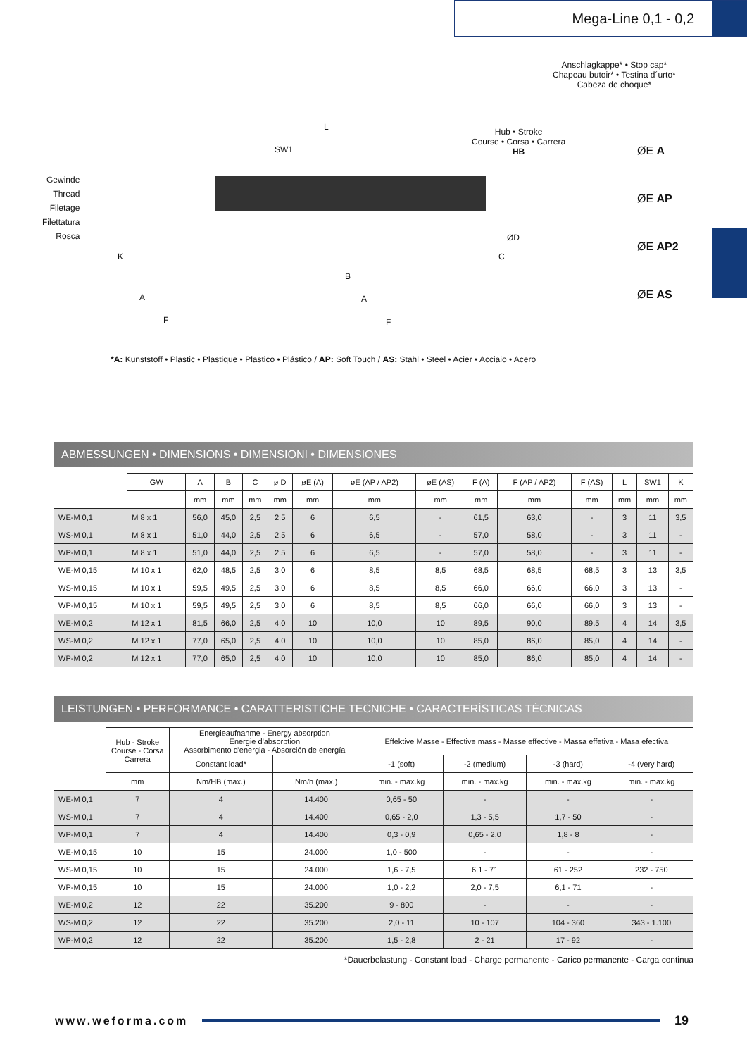Mega-Line 0,1 - 0,2
Anschlagkappe* • Stop cap*
Chapeau butoir* • Testina d´urto*
Cabeza de choque*
Gewinde
Thread
Filetage
Filettatura
Rosca
Hub • Stroke
Course • Corsa • Carrera
HB
SW1
L
ØD
C
K
B
A A
F F
ØE A
ØE AP
ØE AP2
ØE AS
*A: Kunststoff • Plastic • Plastique • Plastico • Plástico / AP: Soft Touch / AS: Stahl • Steel • Acier • Acciaio • Acero
ABMESSUNGEN • DIMENSIONS • DIMENSIONI • DIMENSIONES
| | GW | A | B | C | ø D | øE (A) | øE (AP / AP2) | øE (AS) | F (A) | F (AP / AP2) | F (AS) | L | SW1 | K |
| --- | --- | --- | --- | --- | --- | --- | --- | --- | --- | --- | --- | --- | --- | --- |
| | | mm | mm | mm | mm | mm | mm | mm | mm | mm | mm | mm | mm | mm |
| WE-M 0,1 | M 8 x 1 | 56,0 | 45,0 | 2,5 | 2,5 | 6 | 6,5 | - | 61,5 | 63,0 | - | 3 | 11 | 3,5 |
| WS-M 0,1 | M 8 x 1 | 51,0 | 44,0 | 2,5 | 2,5 | 6 | 6,5 | - | 57,0 | 58,0 | - | 3 | 11 | - |
| WP-M 0,1 | M 8 x 1 | 51,0 | 44,0 | 2,5 | 2,5 | 6 | 6,5 | - | 57,0 | 58,0 | - | 3 | 11 | - |
| WE-M 0,15 | M 10 x 1 | 62,0 | 48,5 | 2,5 | 3,0 | 6 | 8,5 | 8,5 | 68,5 | 68,5 | 68,5 | 3 | 13 | 3,5 |
| WS-M 0,15 | M 10 x 1 | 59,5 | 49,5 | 2,5 | 3,0 | 6 | 8,5 | 8,5 | 66,0 | 66,0 | 66,0 | 3 | 13 | - |
| WP-M 0,15 | M 10 x 1 | 59,5 | 49,5 | 2,5 | 3,0 | 6 | 8,5 | 8,5 | 66,0 | 66,0 | 66,0 | 3 | 13 | - |
| WE-M 0,2 | M 12 x 1 | 81,5 | 66,0 | 2,5 | 4,0 | 10 | 10,0 | 10 | 89,5 | 90,0 | 89,5 | 4 | 14 | 3,5 |
| WS-M 0,2 | M 12 x 1 | 77,0 | 65,0 | 2,5 | 4,0 | 10 | 10,0 | 10 | 85,0 | 86,0 | 85,0 | 4 | 14 | - |
| WP-M 0,2 | M 12 x 1 | 77,0 | 65,0 | 2,5 | 4,0 | 10 | 10,0 | 10 | 85,0 | 86,0 | 85,0 | 4 | 14 | - |
LEISTUNGEN • PERFORMANCE • CARATTERISTICHE TECNICHE • CARACTERÍSTICAS TÉCNICAS
| | Hub - Stroke Course - Corsa Carrera | Energieaufnahme - Energy absorption Energie d'absorption Assorbimento d'energia - Absorción de energía | | Effektive Masse - Effective mass - Masse effective - Massa effetiva - Masa efectiva | | | |
| --- | --- | --- | --- | --- | --- | --- | --- |
| | | Constant load* | | -1 (soft) | -2 (medium) | -3 (hard) | -4 (very hard) |
| | mm | Nm/HB (max.) | Nm/h (max.) | min. - max.kg | min. - max.kg | min. - max.kg | min. - max.kg |
| WE-M 0,1 | 7 | 4 | 14.400 | 0,65 - 50 | - | - | - |
| WS-M 0,1 | 7 | 4 | 14.400 | 0,65 - 2,0 | 1,3 - 5,5 | 1,7 - 50 | - |
| WP-M 0,1 | 7 | 4 | 14.400 | 0,3 - 0,9 | 0,65 - 2,0 | 1,8 - 8 | - |
| WE-M 0,15 | 10 | 15 | 24.000 | 1,0 - 500 | - | - | - |
| WS-M 0,15 | 10 | 15 | 24.000 | 1,6 - 7,5 | 6,1 - 71 | 61 - 252 | 232 - 750 |
| WP-M 0,15 | 10 | 15 | 24.000 | 1,0 - 2,2 | 2,0 - 7,5 | 6,1 - 71 | - |
| WE-M 0,2 | 12 | 22 | 35.200 | 9 - 800 | - | - | - |
| WS-M 0,2 | 12 | 22 | 35.200 | 2,0 - 11 | 10 - 107 | 104 - 360 | 343 - 1.100 |
| WP-M 0,2 | 12 | 22 | 35.200 | 1,5 - 2,8 | 2 - 21 | 17 - 92 | - |
*Dauerbelastung - Constant load - Charge permanente - Carico permanente - Carga continua
www.weforma.com 19